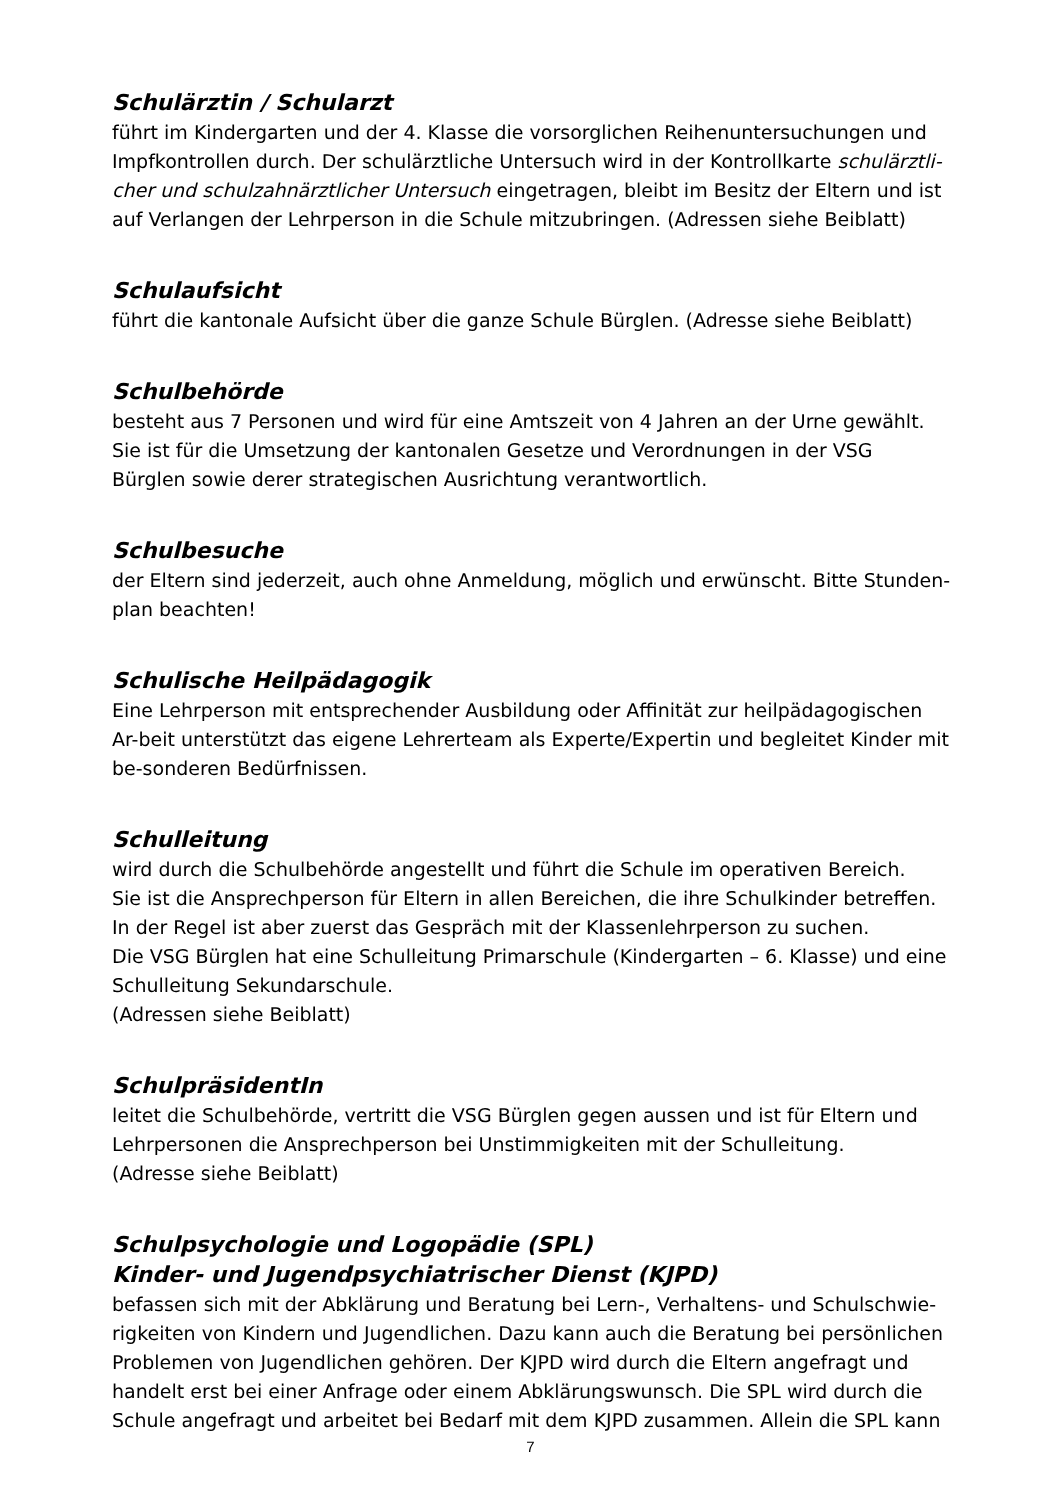Schulärztin / Schularzt
führt im Kindergarten und der 4. Klasse die vorsorglichen Reihenuntersuchungen und Impfkontrollen durch. Der schulärztliche Untersuch wird in der Kontrollkarte schulärztli-cher und schulzahnärztlicher Untersuch eingetragen, bleibt im Besitz der Eltern und ist auf Verlangen der Lehrperson in die Schule mitzubringen. (Adressen siehe Beiblatt)
Schulaufsicht
führt die kantonale Aufsicht über die ganze Schule Bürglen. (Adresse siehe Beiblatt)
Schulbehörde
besteht aus 7 Personen und wird für eine Amtszeit von 4 Jahren an der Urne gewählt.
Sie ist für die Umsetzung der kantonalen Gesetze und Verordnungen in der VSG Bürglen sowie derer strategischen Ausrichtung verantwortlich.
Schulbesuche
der Eltern sind jederzeit, auch ohne Anmeldung, möglich und erwünscht. Bitte Stunden-plan beachten!
Schulische Heilpädagogik
Eine Lehrperson mit entsprechender Ausbildung oder Affinität zur heilpädagogischen Ar-beit unterstützt das eigene Lehrerteam als Experte/Expertin und begleitet Kinder mit be-sonderen Bedürfnissen.
Schulleitung
wird durch die Schulbehörde angestellt und führt die Schule im operativen Bereich.
Sie ist die Ansprechperson für Eltern in allen Bereichen, die ihre Schulkinder betreffen. In der Regel ist aber zuerst das Gespräch mit der Klassenlehrperson zu suchen.
Die VSG Bürglen hat eine Schulleitung Primarschule (Kindergarten – 6. Klasse) und eine Schulleitung Sekundarschule.
(Adressen siehe Beiblatt)
SchulpräsidentIn
leitet die Schulbehörde, vertritt die VSG Bürglen gegen aussen und ist für Eltern und Lehrpersonen die Ansprechperson bei Unstimmigkeiten mit der Schulleitung.
(Adresse siehe Beiblatt)
Schulpsychologie und Logopädie (SPL)
Kinder- und Jugendpsychiatrischer Dienst (KJPD)
befassen sich mit der Abklärung und Beratung bei Lern-, Verhaltens- und Schulschwie-rigkeiten von Kindern und Jugendlichen. Dazu kann auch die Beratung bei persönlichen Problemen von Jugendlichen gehören. Der KJPD wird durch die Eltern angefragt und handelt erst bei einer Anfrage oder einem Abklärungswunsch. Die SPL wird durch die Schule angefragt und arbeitet bei Bedarf mit dem KJPD zusammen. Allein die SPL kann
7